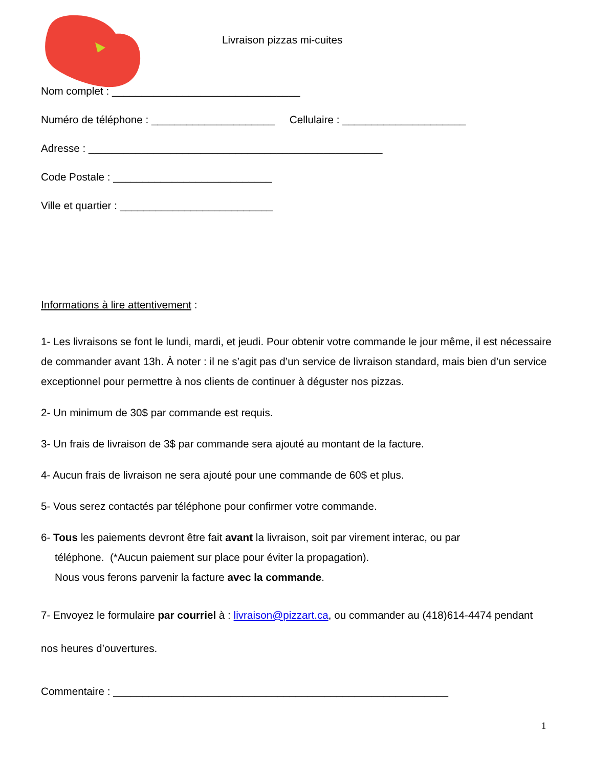Livraison pizzas mi-cuites
Nom complet : ________________________________
Numéro de téléphone : _____________________ Cellulaire : _____________________
Adresse : __________________________________________________
Code Postale : ___________________________
Ville et quartier : __________________________
Informations à lire attentivement :
1- Les livraisons se font le lundi, mardi, et jeudi. Pour obtenir votre commande le jour même, il est nécessaire de commander avant 13h. À noter : il ne s’agit pas d’un service de livraison standard, mais bien d’un service exceptionnel pour permettre à nos clients de continuer à déguster nos pizzas.
2- Un minimum de 30$ par commande est requis.
3- Un frais de livraison de 3$ par commande sera ajouté au montant de la facture.
4- Aucun frais de livraison ne sera ajouté pour une commande de 60$ et plus.
5- Vous serez contactés par téléphone pour confirmer votre commande.
6- Tous les paiements devront être fait avant la livraison, soit par virement interac, ou par
téléphone. (*Aucun paiement sur place pour éviter la propagation).
Nous vous ferons parvenir la facture avec la commande.
7- Envoyez le formulaire par courriel à : livraison@pizzart.ca, ou commander au (418)614-4474 pendant nos heures d’ouvertures.
Commentaire : _________________________________________________________
1